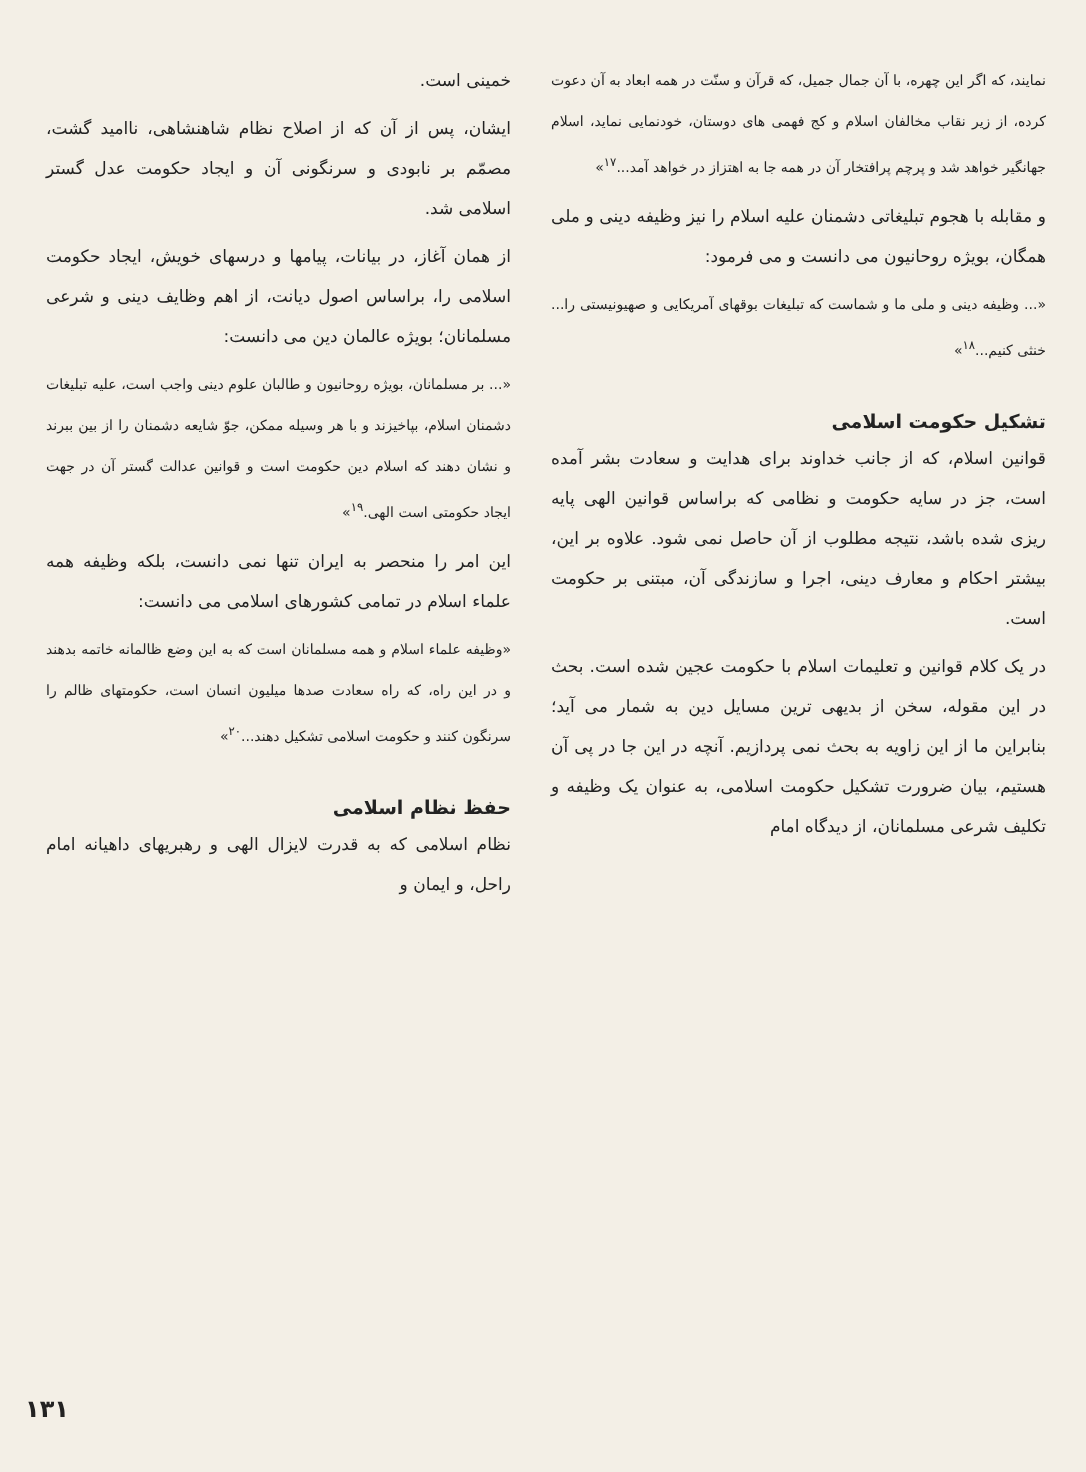نمایند، که اگر این چهره، با آن جمال جمیل، که قرآن و سنّت در همه ابعاد به آن دعوت کرده، از زیر نقاب مخالفان اسلام و کج فهمی های دوستان، خودنمایی نماید، اسلام جهانگیر خواهد شد و پرچم پرافتخار آن در همه جا به اهتزاز در خواهد آمد...<sup>۱۷</sup>»
و مقابله با هجوم تبلیغاتی دشمنان علیه اسلام را نیز وظیفه دینی و ملی همگان، بویژه روحانیون می دانست و می فرمود:
«... وظیفه دینی و ملی ما و شماست که تبلیغات بوقهای آمریکایی و صهیونیستی را... خنثی کنیم...<sup>۱۸</sup>»
تشکیل حکومت اسلامی
قوانین اسلام، که از جانب خداوند برای هدایت و سعادت بشر آمده است، جز در سایه حکومت و نظامی که براساس قوانین الهی پایه ریزی شده باشد، نتیجه مطلوب از آن حاصل نمی شود. علاوه بر این، بیشتر احکام و معارف دینی، اجرا و سازندگی آن، مبتنی بر حکومت است.
در یک کلام قوانین و تعلیمات اسلام با حکومت عجین شده است. بحث در این مقوله، سخن از بدیهی ترین مسایل دین به شمار می آید؛ بنابراین ما از این زاویه به بحث نمی پردازیم. آنچه در این جا در پی آن هستیم، بیان ضرورت تشکیل حکومت اسلامی، به عنوان یک وظیفه و تکلیف شرعی مسلمانان، از دیدگاه امام
خمینی است.
ایشان، پس از آن که از اصلاح نظام شاهنشاهی، ناامید گشت، مصمّم بر نابودی و سرنگونی آن و ایجاد حکومت عدل گستر اسلامی شد.
از همان آغاز، در بیانات، پیامها و درسهای خویش، ایجاد حکومت اسلامی را، براساس اصول دیانت، از اهم وظایف دینی و شرعی مسلمانان؛ بویژه عالمان دین می دانست:
«... بر مسلمانان، بویژه روحانیون و طالبان علوم دینی واجب است، علیه تبلیغات دشمنان اسلام، بپاخیزند و با هر وسیله ممکن، جوّ شایعه دشمنان را از بین ببرند و نشان دهند که اسلام دین حکومت است و قوانین عدالت گستر آن در جهت ایجاد حکومتی است الهی.<sup>۱۹</sup>»
این امر را منحصر به ایران تنها نمی دانست، بلکه وظیفه همه علماء اسلام در تمامی کشورهای اسلامی می دانست:
«وظیفه علماء اسلام و همه مسلمانان است که به این وضع ظالمانه خاتمه بدهند و در این راه، که راه سعادت صدها میلیون انسان است، حکومتهای ظالم را سرنگون کنند و حکومت اسلامی تشکیل دهند...<sup>۲۰</sup>»
حفظ نظام اسلامی
نظام اسلامی که به قدرت لایزال الهی و رهبریهای داهیانه امام راحل، و ایمان و
۱۳۱